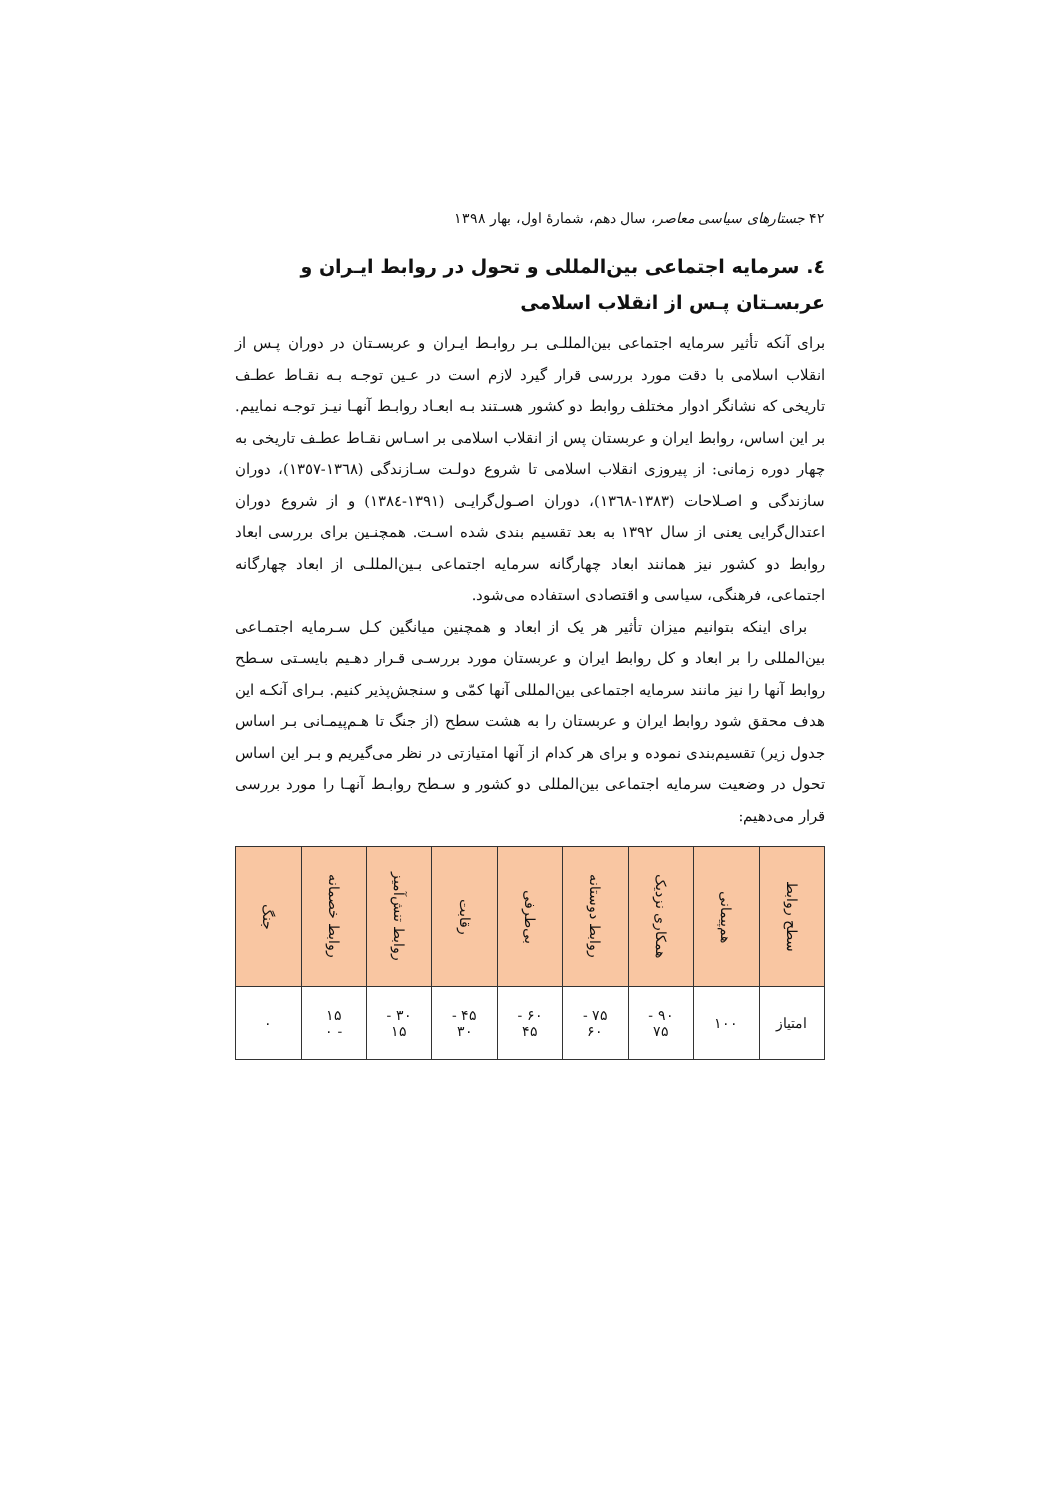۴۲ جستارهای سیاسی معاصر، سال دهم، شمارهٔ اول، بهار ۱۳۹۸
٤. سرمایه اجتماعی بین‌المللی و تحول در روابط ایـران و عربسـتان پـس از انقلاب اسلامی
برای آنکه تأثیر سرمایه اجتماعی بین‌المللـی بـر روابـط ایـران و عربسـتان در دوران پـس از انقلاب اسلامی با دقت مورد بررسی قرار گیرد لازم است در عـین توجـه بـه نقـاط عطـف تاریخی که نشانگر ادوار مختلف روابط دو کشور هسـتند بـه ابعـاد روابـط آنهـا نیـز توجـه نماییم. بر این اساس، روابط ایران و عربستان پس از انقلاب اسلامی بر اسـاس نقـاط عطـف تاریخی به چهار دوره زمانی: از پیروزی انقلاب اسلامی تا شروع دولـت سـازندگی (١٣٦٨-١٣٥٧)، دوران سازندگی و اصـلاحات (١٣٨٣-١٣٦٨)، دوران اصـول‌گرایـی (١٣٩١-١٣٨٤) و از شروع دوران اعتدال‌گرایی یعنی از سال ۱۳۹۲ به بعد تقسیم بندی شده اسـت. همچنـین برای بررسی ابعاد روابط دو کشور نیز همانند ابعاد چهارگانه سرمایه اجتماعی بـین‌المللـی از ابعاد چهارگانه اجتماعی، فرهنگی، سیاسی و اقتصادی استفاده می‌شود.
برای اینکه بتوانیم میزان تأثیر هر یک از ابعاد و همچنین میانگین کـل سـرمایه اجتمـاعی بین‌المللی را بر ابعاد و کل روابط ایران و عربستان مورد بررسـی قـرار دهـیم بایسـتی سـطح روابط آنها را نیز مانند سرمایه اجتماعی بین‌المللی آنها کمّی و سنجش‌پذیر کنیم. بـرای آنکـه این هدف محقق شود روابط ایران و عربستان را به هشت سطح (از جنگ تا هـم‌پیمـانی بـر اساس جدول زیر) تقسیم‌بندی نموده و برای هر کدام از آنها امتیازتی در نظر می‌گیریم و بـر این اساس تحول در وضعیت سرمایه اجتماعی بین‌المللی دو کشور و سـطح روابـط آنهـا را مورد بررسی قرار می‌دهیم:
| سطح روابط | هم‌پیمانی | همکاری نزدیک | روابط دوستانه | بی‌طرفی | رقابت | روابط تنش‌آمیز | روابط خصمانه | جنگ |
| --- | --- | --- | --- | --- | --- | --- | --- | --- |
| امتیاز | ۱۰۰ | ۹۰ - ۷۵ | ۷۵ - ۶۰ | ۶۰ - ۴۵ | ۴۵ - ۳۰ | ۳۰ - ۱۵ | ۱۵ - ۰ | ۰ |